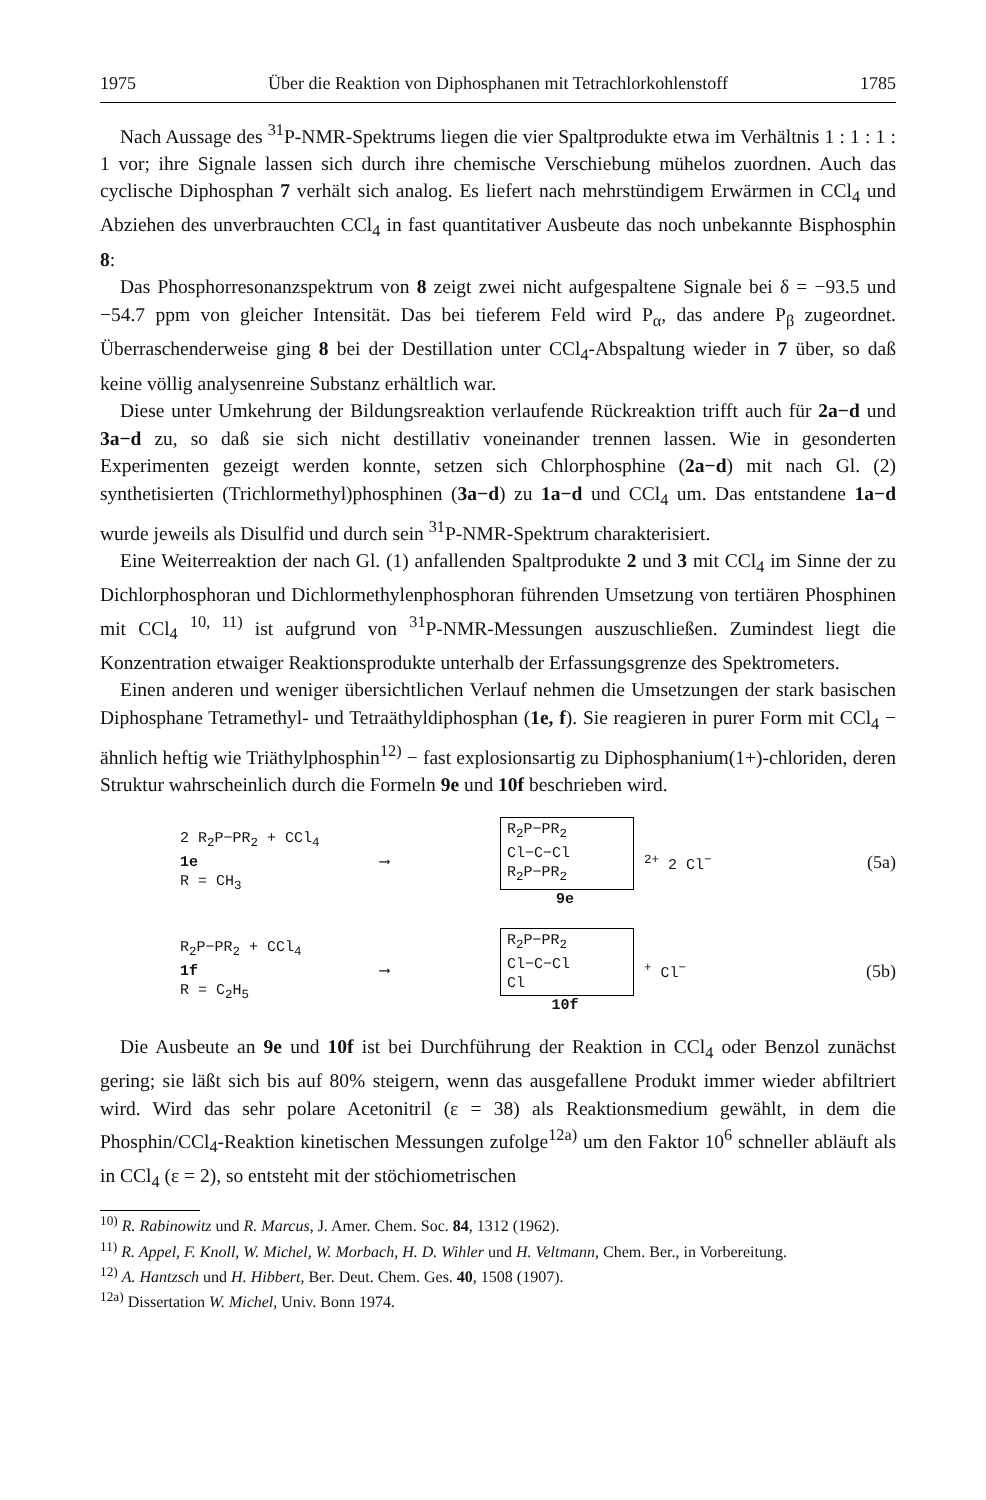1975 Über die Reaktion von Diphosphanen mit Tetrachlorkohlenstoff 1785
Nach Aussage des <sup>31</sup>P-NMR-Spektrums liegen die vier Spaltprodukte etwa im Verhältnis 1 : 1 : 1 : 1 vor; ihre Signale lassen sich durch ihre chemische Verschiebung mühelos zuordnen. Auch das cyclische Diphosphan 7 verhält sich analog. Es liefert nach mehrstündigem Erwärmen in CCl<sub>4</sub> und Abziehen des unverbrauchten CCl<sub>4</sub> in fast quantitativer Ausbeute das noch unbekannte Bisphosphin 8:
Das Phosphorresonanzspektrum von 8 zeigt zwei nicht aufgespaltene Signale bei δ = −93.5 und −54.7 ppm von gleicher Intensität. Das bei tieferem Feld wird P<sub>α</sub>, das andere P<sub>β</sub> zugeordnet. Überraschenderweise ging 8 bei der Destillation unter CCl<sub>4</sub>-Abspaltung wieder in 7 über, so daß keine völlig analysenreine Substanz erhältlich war.
Diese unter Umkehrung der Bildungsreaktion verlaufende Rückreaktion trifft auch für 2a−d und 3a−d zu, so daß sie sich nicht destillativ voneinander trennen lassen. Wie in gesonderten Experimenten gezeigt werden konnte, setzen sich Chlorphosphine (2a−d) mit nach Gl. (2) synthetisierten (Trichlormethyl)phosphinen (3a−d) zu 1a−d und CCl<sub>4</sub> um. Das entstandene 1a−d wurde jeweils als Disulfid und durch sein <sup>31</sup>P-NMR-Spektrum charakterisiert.
Eine Weiterreaktion der nach Gl. (1) anfallenden Spaltprodukte 2 und 3 mit CCl<sub>4</sub> im Sinne der zu Dichlorphosphoran und Dichlormethylenphosphoran führenden Umsetzung von tertiären Phosphinen mit CCl<sub>4</sub> <sup>10, 11)</sup> ist aufgrund von <sup>31</sup>P-NMR-Messungen auszuschließen. Zumindest liegt die Konzentration etwaiger Reaktionsprodukte unterhalb der Erfassungsgrenze des Spektrometers.
Einen anderen und weniger übersichtlichen Verlauf nehmen die Umsetzungen der stark basischen Diphosphane Tetramethyl- und Tetraäthyldiphosphan (1e, f). Sie reagieren in purer Form mit CCl<sub>4</sub> − ähnlich heftig wie Triäthylphosphin<sup>12)</sup> − fast explosionsartig zu Diphosphanium(1+)-chloriden, deren Struktur wahrscheinlich durch die Formeln 9e und 10f beschrieben wird.
2 R<sub>2</sub>P−PR<sub>2</sub> + CCl<sub>4</sub>
1e
R = CH<sub>3</sub>
⟶
R<sub>2</sub>P−PR<sub>2</sub>
Cl−C−Cl
R<sub>2</sub>P−PR<sub>2</sub>
9e
<sup>2+</sup> 2 Cl<sup>−</sup>
(5a)
R<sub>2</sub>P−PR<sub>2</sub> + CCl<sub>4</sub>
1f
R = C<sub>2</sub>H<sub>5</sub>
⟶
R<sub>2</sub>P−PR<sub>2</sub>
Cl−C−Cl
Cl
10f
<sup>+</sup> Cl<sup>−</sup>
(5b)
Die Ausbeute an 9e und 10f ist bei Durchführung der Reaktion in CCl<sub>4</sub> oder Benzol zunächst gering; sie läßt sich bis auf 80% steigern, wenn das ausgefallene Produkt immer wieder abfiltriert wird. Wird das sehr polare Acetonitril (ε = 38) als Reaktionsmedium gewählt, in dem die Phosphin/CCl<sub>4</sub>-Reaktion kinetischen Messungen zufolge<sup>12a)</sup> um den Faktor 10<sup>6</sup> schneller abläuft als in CCl<sub>4</sub> (ε = 2), so entsteht mit der stöchiometrischen
<sup>10)</sup> R. Rabinowitz und R. Marcus, J. Amer. Chem. Soc. 84, 1312 (1962).
<sup>11)</sup> R. Appel, F. Knoll, W. Michel, W. Morbach, H. D. Wihler und H. Veltmann, Chem. Ber., in Vorbereitung.
<sup>12)</sup> A. Hantzsch und H. Hibbert, Ber. Deut. Chem. Ges. 40, 1508 (1907).
<sup>12a)</sup> Dissertation W. Michel, Univ. Bonn 1974.